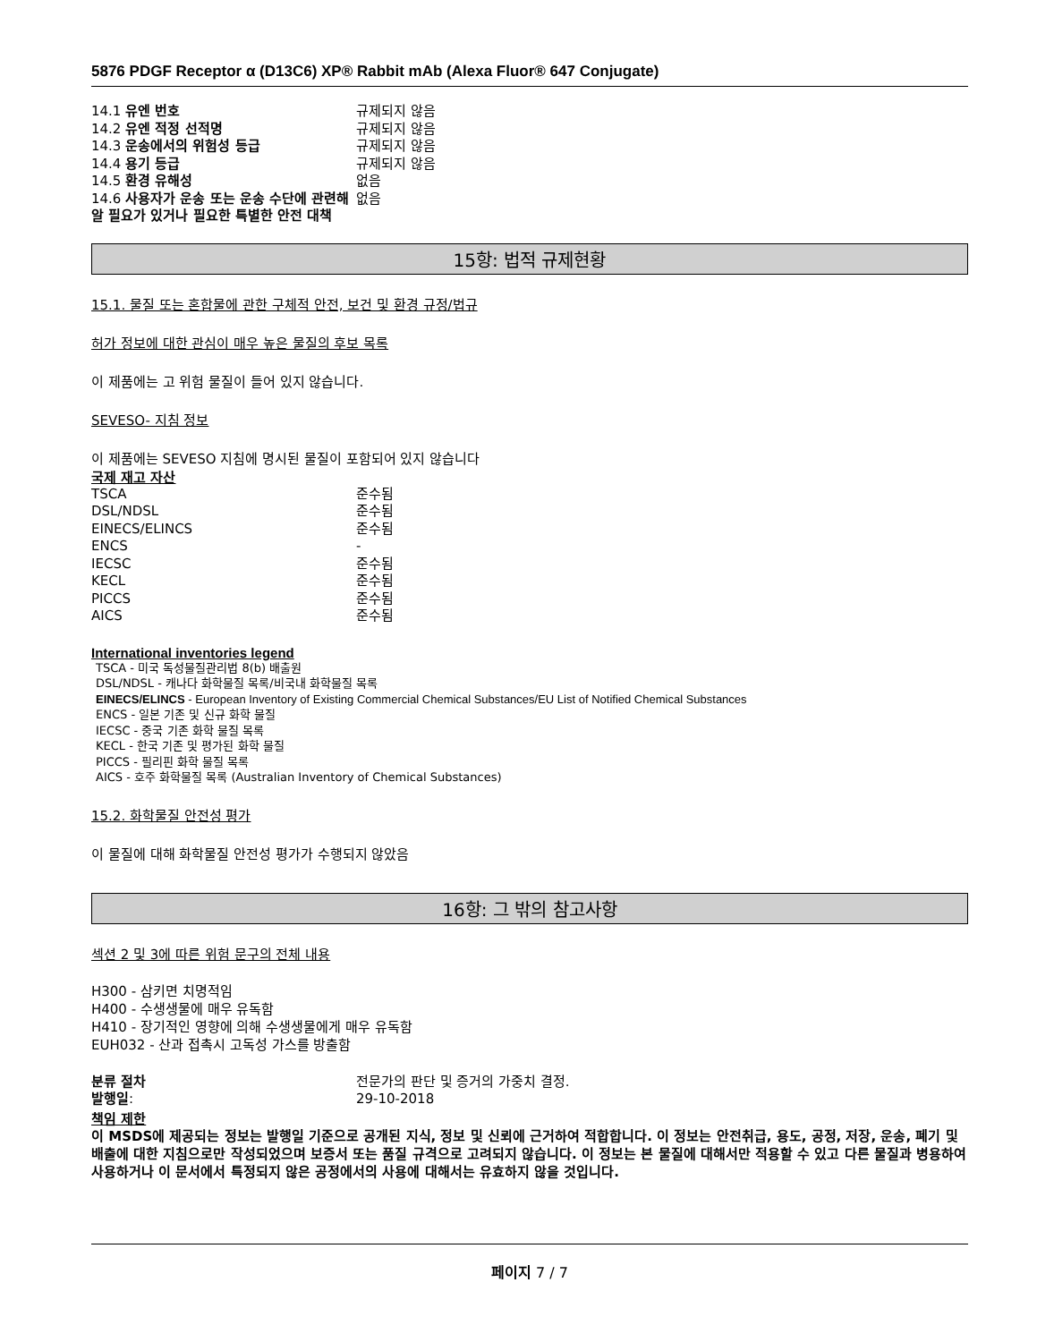5876 PDGF Receptor α (D13C6) XP® Rabbit mAb (Alexa Fluor® 647 Conjugate)
| 14.1 유엔 번호 | 규제되지 않음 |
| 14.2 유엔 적정 선적명 | 규제되지 않음 |
| 14.3 운송에서의 위험성 등급 | 규제되지 않음 |
| 14.4 용기 등급 | 규제되지 않음 |
| 14.5 환경 유해성 | 없음 |
| 14.6 사용자가 운송 또는 운송 수단에 관련해 알 필요가 있거나 필요한 특별한 안전 대책 | 없음 |
15항: 법적 규제현황
15.1. 물질 또는 혼합물에 관한 구체적 안전, 보건 및 환경 규정/법규
허가 정보에 대한 관심이 매우 높은 물질의 후보 목록
이 제품에는 고 위험 물질이 들어 있지 않습니다.
SEVESO- 지침 정보
이 제품에는 SEVESO 지침에 명시된 물질이 포함되어 있지 않습니다
국제 재고 자산
| TSCA | 준수됨 |
| DSL/NDSL | 준수됨 |
| EINECS/ELINCS | 준수됨 |
| ENCS | - |
| IECSC | 준수됨 |
| KECL | 준수됨 |
| PICCS | 준수됨 |
| AICS | 준수됨 |
International inventories legend
TSCA - 미국 독성물질관리법 8(b) 배출원
DSL/NDSL - 캐나다 화학물질 목록/비국내 화학물질 목록
EINECS/ELINCS - European Inventory of Existing Commercial Chemical Substances/EU List of Notified Chemical Substances
ENCS - 일본 기존 및 신규 화학 물질
IECSC - 중국 기존 화학 물질 목록
KECL - 한국 기존 및 평가된 화학 물질
PICCS - 필리핀 화학 물질 목록
AICS - 호주 화학물질 목록 (Australian Inventory of Chemical Substances)
15.2. 화학물질 안전성 평가
이 물질에 대해 화학물질 안전성 평가가 수행되지 않았음
16항: 그 밖의 참고사항
섹션 2 및 3에 따른 위험 문구의 전체 내용
H300 - 삼키면 치명적임
H400 - 수생생물에 매우 유독함
H410 - 장기적인 영향에 의해 수생생물에게 매우 유독함
EUH032 - 산과 접촉시 고독성 가스를 방출함
| 분류 절차 | 전문가의 판단 및 증거의 가중치 결정. |
| 발행일 : | 29-10-2018 |
책임 제한
이 MSDS에 제공되는 정보는 발행일 기준으로 공개된 지식, 정보 및 신뢰에 근거하여 적합합니다. 이 정보는 안전취급, 용도, 공정, 저장, 운송, 폐기 및 배출에 대한 지침으로만 작성되었으며 보증서 또는 품질 규격으로 고려되지 않습니다. 이 정보는 본 물질에 대해서만 적용할 수 있고 다른 물질과 병용하여 사용하거나 이 문서에서 특정되지 않은 공정에서의 사용에 대해서는 유효하지 않을 것입니다.
페이지 7 / 7